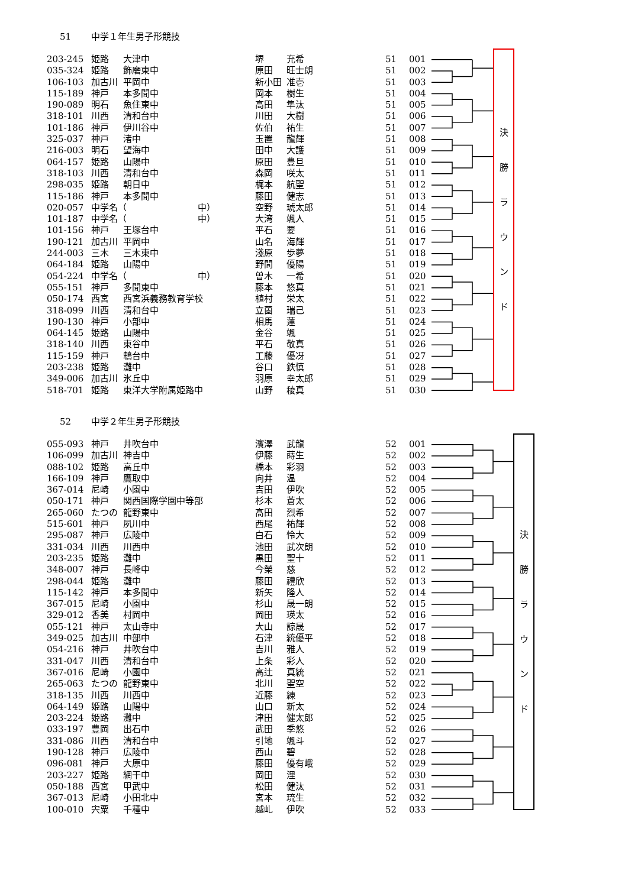51 中学１年生男子形競技
| 203-245 | 姫路 | 大津中 | 堺 | 充希 | 51 | 001 |
| 035-324 | 姫路 | 飾磨東中 | 原田 | 旺士朗 | 51 | 002 |
| 106-103 | 加古川 | 平岡中 | 新小田 | 准壱 | 51 | 003 |
| 115-189 | 神戸 | 本多聞中 | 岡本 | 樹生 | 51 | 004 |
| 190-089 | 明石 | 魚住東中 | 高田 | 隼汰 | 51 | 005 |
| 318-101 | 川西 | 清和台中 | 川田 | 大樹 | 51 | 006 |
| 101-186 | 神戸 | 伊川谷中 | 佐伯 | 祐生 | 51 | 007 |
| 325-037 | 神戸 | 渚中 | 玉置 | 龍輝 | 51 | 008 |
| 216-003 | 明石 | 望海中 | 田中 | 大護 | 51 | 009 |
| 064-157 | 姫路 | 山陽中 | 原田 | 豊旦 | 51 | 010 |
| 318-103 | 川西 | 清和台中 | 森岡 | 咲太 | 51 | 011 |
| 298-035 | 姫路 | 朝日中 | 梶本 | 航聖 | 51 | 012 |
| 115-186 | 神戸 | 本多聞中 | 藤田 | 健志 | 51 | 013 |
| 020-057 | 中学名（ 中） | | 空野 | 琥太郎 | 51 | 014 |
| 101-187 | 中学名（ 中） | | 大湾 | 颯人 | 51 | 015 |
| 101-156 | 神戸 | 王塚台中 | 平石 | 要 | 51 | 016 |
| 190-121 | 加古川 | 平岡中 | 山名 | 海輝 | 51 | 017 |
| 244-003 | 三木 | 三木東中 | 淺原 | 歩夢 | 51 | 018 |
| 064-184 | 姫路 | 山陽中 | 野間 | 優陽 | 51 | 019 |
| 054-224 | 中学名（ 中） | | 曽木 | 一希 | 51 | 020 |
| 055-151 | 神戸 | 多聞東中 | 藤本 | 悠真 | 51 | 021 |
| 050-174 | 西宮 | 西宮浜義務教育学校 | 植村 | 栄太 | 51 | 022 |
| 318-099 | 川西 | 清和台中 | 立薗 | 瑞己 | 51 | 023 |
| 190-130 | 神戸 | 小部中 | 相馬 | 蓮 | 51 | 024 |
| 064-145 | 姫路 | 山陽中 | 金谷 | 颯 | 51 | 025 |
| 318-140 | 川西 | 東谷中 | 平石 | 敬真 | 51 | 026 |
| 115-159 | 神戸 | 鵯台中 | 工藤 | 優冴 | 51 | 027 |
| 203-238 | 姫路 | 灘中 | 谷口 | 鉄慎 | 51 | 028 |
| 349-006 | 加古川 | 氷丘中 | 羽原 | 幸太郎 | 51 | 029 |
| 518-701 | 姫路 | 東洋大学附属姫路中 | 山野 | 稜真 | 51 | 030 |
決
勝
ラ
ウ
ン
ド
52 中学２年生男子形競技
| 055-093 | 神戸 | 井吹台中 | 濱澤 | 武龍 | 52 | 001 |
| 106-099 | 加古川 | 神吉中 | 伊藤 | 蒔生 | 52 | 002 |
| 088-102 | 姫路 | 高丘中 | 橋本 | 彩羽 | 52 | 003 |
| 166-109 | 神戸 | 鷹取中 | 向井 | 温 | 52 | 004 |
| 367-014 | 尼崎 | 小園中 | 吉田 | 伊吹 | 52 | 005 |
| 050-171 | 神戸 | 関西国際学園中等部 | 杉本 | 蒼太 | 52 | 006 |
| 265-060 | たつの | 龍野東中 | 髙田 | 烈希 | 52 | 007 |
| 515-601 | 神戸 | 夙川中 | 西尾 | 祐輝 | 52 | 008 |
| 295-087 | 神戸 | 広陵中 | 白石 | 怜大 | 52 | 009 |
| 331-034 | 川西 | 川西中 | 池田 | 武次朗 | 52 | 010 |
| 203-235 | 姫路 | 灘中 | 黒田 | 聖十 | 52 | 011 |
| 348-007 | 神戸 | 長峰中 | 今榮 | 慈 | 52 | 012 |
| 298-044 | 姫路 | 灘中 | 藤田 | 禮欣 | 52 | 013 |
| 115-142 | 神戸 | 本多聞中 | 新矢 | 隆人 | 52 | 014 |
| 367-015 | 尼崎 | 小園中 | 杉山 | 晟一朗 | 52 | 015 |
| 329-012 | 香美 | 村岡中 | 岡田 | 瑛太 | 52 | 016 |
| 055-121 | 神戸 | 太山寺中 | 大山 | 諒晟 | 52 | 017 |
| 349-025 | 加古川 | 中部中 | 石津 | 統優平 | 52 | 018 |
| 054-216 | 神戸 | 井吹台中 | 吉川 | 雅人 | 52 | 019 |
| 331-047 | 川西 | 清和台中 | 上条 | 彩人 | 52 | 020 |
| 367-016 | 尼崎 | 小園中 | 高辻 | 真統 | 52 | 021 |
| 265-063 | たつの | 龍野東中 | 北川 | 聖空 | 52 | 022 |
| 318-135 | 川西 | 川西中 | 近藤 | 練 | 52 | 023 |
| 064-149 | 姫路 | 山陽中 | 山口 | 新太 | 52 | 024 |
| 203-224 | 姫路 | 灘中 | 津田 | 健太郎 | 52 | 025 |
| 033-197 | 豊岡 | 出石中 | 武田 | 季悠 | 52 | 026 |
| 331-086 | 川西 | 清和台中 | 引地 | 颯斗 | 52 | 027 |
| 190-128 | 神戸 | 広陵中 | 西山 | 碧 | 52 | 028 |
| 096-081 | 神戸 | 大原中 | 藤田 | 優有峨 | 52 | 029 |
| 203-227 | 姫路 | 網干中 | 岡田 | 浬 | 52 | 030 |
| 050-188 | 西宮 | 甲武中 | 松田 | 健汰 | 52 | 031 |
| 367-013 | 尼崎 | 小田北中 | 宮本 | 琉生 | 52 | 032 |
| 100-010 | 宍粟 | 千種中 | 越乢 | 伊吹 | 52 | 033 |
決
勝
ラ
ウ
ン
ド